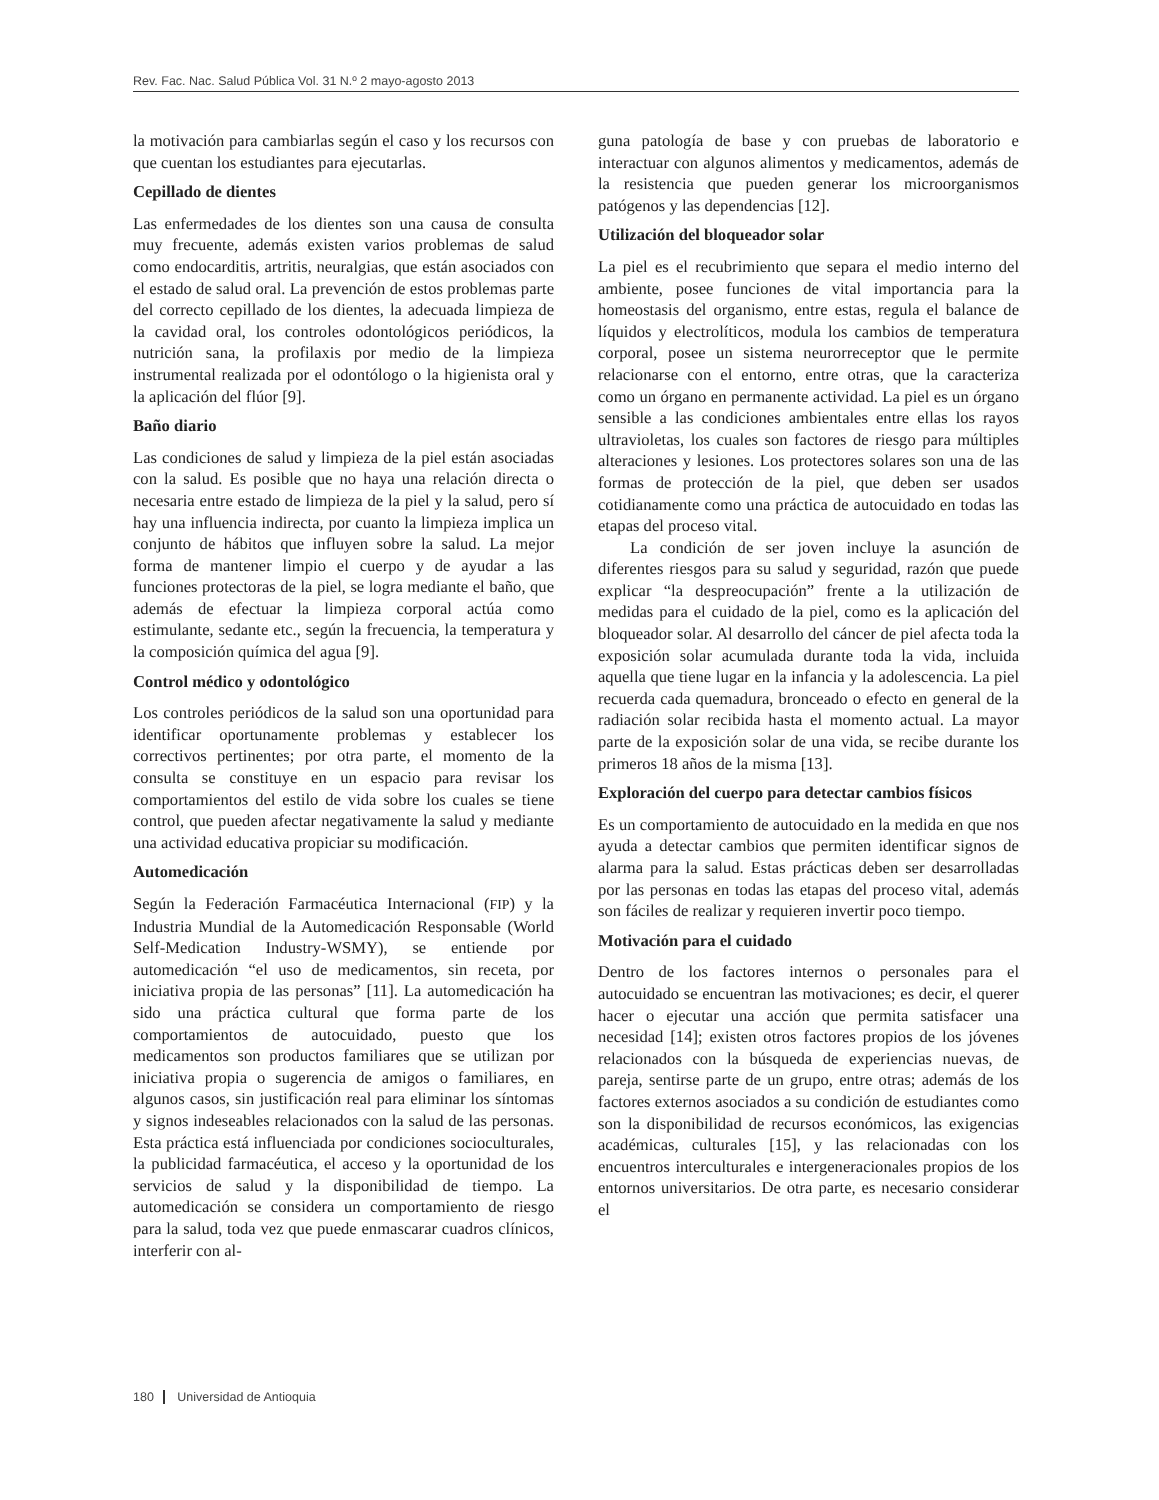Rev. Fac. Nac. Salud Pública Vol. 31 N.º 2 mayo-agosto 2013
la motivación para cambiarlas según el caso y los recursos con que cuentan los estudiantes para ejecutarlas.
Cepillado de dientes
Las enfermedades de los dientes son una causa de consulta muy frecuente, además existen varios problemas de salud como endocarditis, artritis, neuralgias, que están asociados con el estado de salud oral. La prevención de estos problemas parte del correcto cepillado de los dientes, la adecuada limpieza de la cavidad oral, los controles odontológicos periódicos, la nutrición sana, la profilaxis por medio de la limpieza instrumental realizada por el odontólogo o la higienista oral y la aplicación del flúor [9].
Baño diario
Las condiciones de salud y limpieza de la piel están asociadas con la salud. Es posible que no haya una relación directa o necesaria entre estado de limpieza de la piel y la salud, pero sí hay una influencia indirecta, por cuanto la limpieza implica un conjunto de hábitos que influyen sobre la salud. La mejor forma de mantener limpio el cuerpo y de ayudar a las funciones protectoras de la piel, se logra mediante el baño, que además de efectuar la limpieza corporal actúa como estimulante, sedante etc., según la frecuencia, la temperatura y la composición química del agua [9].
Control médico y odontológico
Los controles periódicos de la salud son una oportunidad para identificar oportunamente problemas y establecer los correctivos pertinentes; por otra parte, el momento de la consulta se constituye en un espacio para revisar los comportamientos del estilo de vida sobre los cuales se tiene control, que pueden afectar negativamente la salud y mediante una actividad educativa propiciar su modificación.
Automedicación
Según la Federación Farmacéutica Internacional (FIP) y la Industria Mundial de la Automedicación Responsable (World Self-Medication Industry-WSMY), se entiende por automedicación “el uso de medicamentos, sin receta, por iniciativa propia de las personas” [11]. La automedicación ha sido una práctica cultural que forma parte de los comportamientos de autocuidado, puesto que los medicamentos son productos familiares que se utilizan por iniciativa propia o sugerencia de amigos o familiares, en algunos casos, sin justificación real para eliminar los síntomas y signos indeseables relacionados con la salud de las personas. Esta práctica está influenciada por condiciones socioculturales, la publicidad farmacéutica, el acceso y la oportunidad de los servicios de salud y la disponibilidad de tiempo. La automedicación se considera un comportamiento de riesgo para la salud, toda vez que puede enmascarar cuadros clínicos, interferir con al-
guna patología de base y con pruebas de laboratorio e interactuar con algunos alimentos y medicamentos, además de la resistencia que pueden generar los microorganismos patógenos y las dependencias [12].
Utilización del bloqueador solar
La piel es el recubrimiento que separa el medio interno del ambiente, posee funciones de vital importancia para la homeostasis del organismo, entre estas, regula el balance de líquidos y electrolíticos, modula los cambios de temperatura corporal, posee un sistema neurorreceptor que le permite relacionarse con el entorno, entre otras, que la caracteriza como un órgano en permanente actividad. La piel es un órgano sensible a las condiciones ambientales entre ellas los rayos ultravioletas, los cuales son factores de riesgo para múltiples alteraciones y lesiones. Los protectores solares son una de las formas de protección de la piel, que deben ser usados cotidianamente como una práctica de autocuidado en todas las etapas del proceso vital.
La condición de ser joven incluye la asunción de diferentes riesgos para su salud y seguridad, razón que puede explicar “la despreocupación” frente a la utilización de medidas para el cuidado de la piel, como es la aplicación del bloqueador solar. Al desarrollo del cáncer de piel afecta toda la exposición solar acumulada durante toda la vida, incluida aquella que tiene lugar en la infancia y la adolescencia. La piel recuerda cada quemadura, bronceado o efecto en general de la radiación solar recibida hasta el momento actual. La mayor parte de la exposición solar de una vida, se recibe durante los primeros 18 años de la misma [13].
Exploración del cuerpo para detectar cambios físicos
Es un comportamiento de autocuidado en la medida en que nos ayuda a detectar cambios que permiten identificar signos de alarma para la salud. Estas prácticas deben ser desarrolladas por las personas en todas las etapas del proceso vital, además son fáciles de realizar y requieren invertir poco tiempo.
Motivación para el cuidado
Dentro de los factores internos o personales para el autocuidado se encuentran las motivaciones; es decir, el querer hacer o ejecutar una acción que permita satisfacer una necesidad [14]; existen otros factores propios de los jóvenes relacionados con la búsqueda de experiencias nuevas, de pareja, sentirse parte de un grupo, entre otras; además de los factores externos asociados a su condición de estudiantes como son la disponibilidad de recursos económicos, las exigencias académicas, culturales [15], y las relacionadas con los encuentros interculturales e intergeneracionales propios de los entornos universitarios. De otra parte, es necesario considerar el
180 Universidad de Antioquia